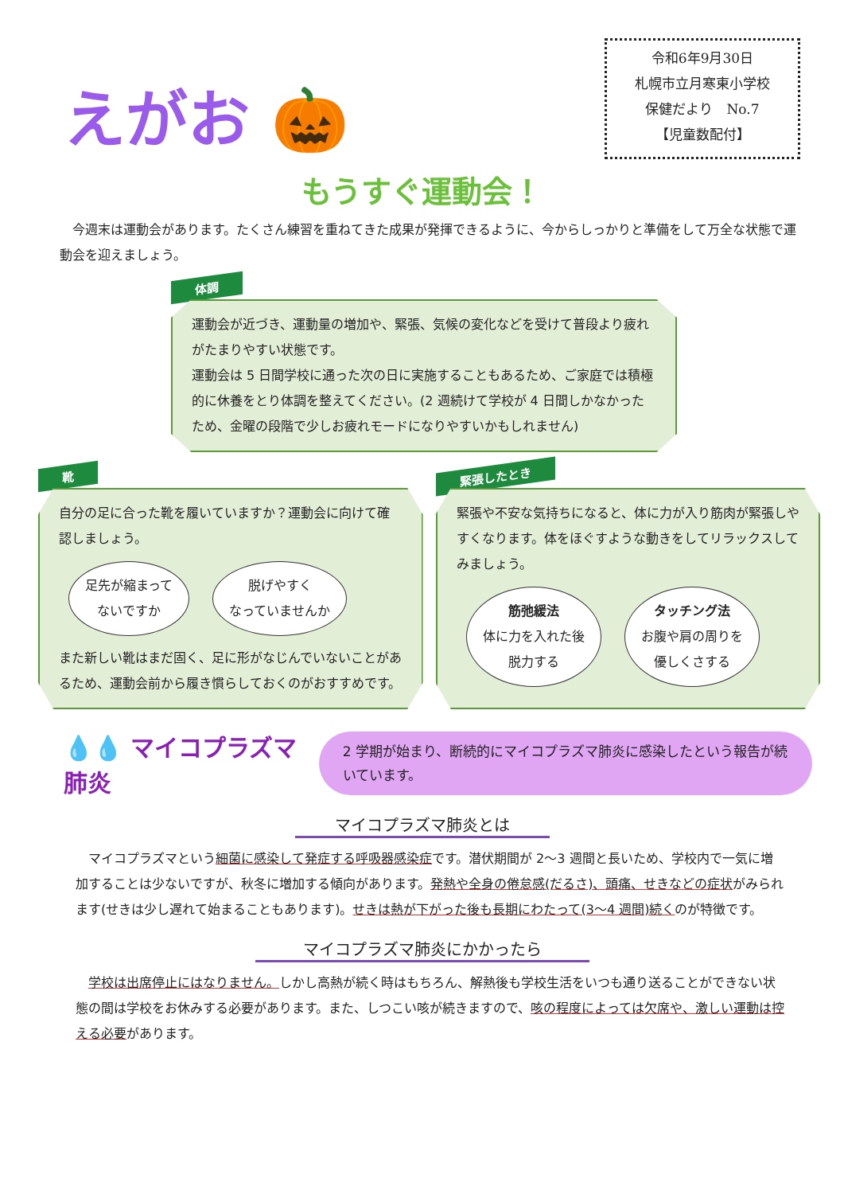えがお 🎃
令和6年9月30日
札幌市立月寒東小学校
保健だより　No.7
【児童数配付】
もうすぐ運動会！
今週末は運動会があります。たくさん練習を重ねてきた成果が発揮できるように、今からしっかりと準備をして万全な状態で運動会を迎えましょう。
体調
運動会が近づき、運動量の増加や、緊張、気候の変化などを受けて普段より疲れがたまりやすい状態です。
運動会は 5 日間学校に通った次の日に実施することもあるため、ご家庭では積極的に休養をとり体調を整えてください。(2 週続けて学校が 4 日間しかなかったため、金曜の段階で少しお疲れモードになりやすいかもしれません)
靴
自分の足に合った靴を履いていますか？運動会に向けて確認しましょう。
足先が縮まって
ないですか 脱げやすく
なっていませんか
また新しい靴はまだ固く、足に形がなじんでいないことがあるため、運動会前から履き慣らしておくのがおすすめです。
緊張したとき
緊張や不安な気持ちになると、体に力が入り筋肉が緊張しやすくなります。体をほぐすような動きをしてリラックスしてみましょう。
筋弛緩法
体に力を入れた後
脱力する タッチング法
お腹や肩の周りを
優しくさする
💧💧 マイコプラズマ肺炎
2 学期が始まり、断続的にマイコプラズマ肺炎に感染したという報告が続いています。
マイコプラズマ肺炎とは
　マイコプラズマという細菌に感染して発症する呼吸器感染症です。潜伏期間が 2〜3 週間と長いため、学校内で一気に増加することは少ないですが、秋冬に増加する傾向があります。発熱や全身の倦怠感(だるさ)、頭痛、せきなどの症状がみられます(せきは少し遅れて始まることもあります)。せきは熱が下がった後も長期にわたって(3〜4 週間)続くのが特徴です。
マイコプラズマ肺炎にかかったら
　学校は出席停止にはなりません。しかし高熱が続く時はもちろん、解熱後も学校生活をいつも通り送ることができない状態の間は学校をお休みする必要があります。また、しつこい咳が続きますので、咳の程度によっては欠席や、激しい運動は控える必要があります。